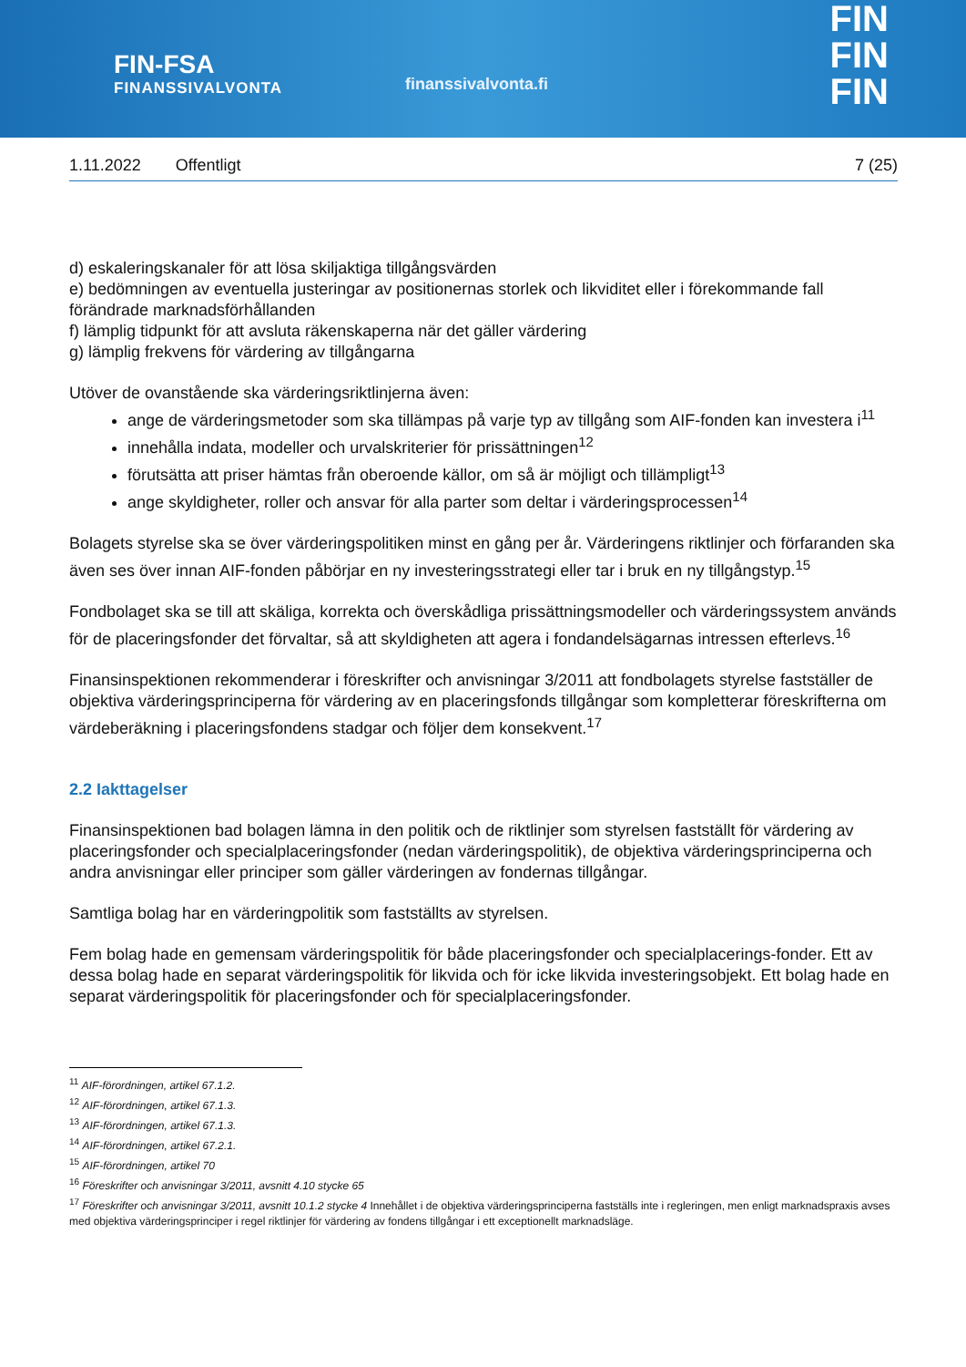FIN-FSA
FINANSSIVALVONTA
finanssivalvonta.fi
FIN
FIN
FIN
1.11.2022 Offentligt 7 (25)
d) eskaleringskanaler för att lösa skiljaktiga tillgångsvärden
e) bedömningen av eventuella justeringar av positionernas storlek och likviditet eller i förekommande fall förändrade marknadsförhållanden
f) lämplig tidpunkt för att avsluta räkenskaperna när det gäller värdering
g) lämplig frekvens för värdering av tillgångarna
Utöver de ovanstående ska värderingsriktlinjerna även:
ange de värderingsmetoder som ska tillämpas på varje typ av tillgång som AIF-fonden kan investera i<sup>11</sup>
innehålla indata, modeller och urvalskriterier för prissättningen<sup>12</sup>
förutsätta att priser hämtas från oberoende källor, om så är möjligt och tillämpligt<sup>13</sup>
ange skyldigheter, roller och ansvar för alla parter som deltar i värderingsprocessen<sup>14</sup>
Bolagets styrelse ska se över värderingspolitiken minst en gång per år. Värderingens riktlinjer och förfaranden ska även ses över innan AIF-fonden påbörjar en ny investeringsstrategi eller tar i bruk en ny tillgångstyp.<sup>15</sup>
Fondbolaget ska se till att skäliga, korrekta och överskådliga prissättningsmodeller och värderingssystem används för de placeringsfonder det förvaltar, så att skyldigheten att agera i fondandelsägarnas intressen efterlevs.<sup>16</sup>
Finansinspektionen rekommenderar i föreskrifter och anvisningar 3/2011 att fondbolagets styrelse fastställer de objektiva värderingsprinciperna för värdering av en placeringsfonds tillgångar som kompletterar föreskrifterna om värdeberäkning i placeringsfondens stadgar och följer dem konsekvent.<sup>17</sup>
2.2 Iakttagelser
Finansinspektionen bad bolagen lämna in den politik och de riktlinjer som styrelsen fastställt för värdering av placeringsfonder och specialplaceringsfonder (nedan värderingspolitik), de objektiva värderingsprinciperna och andra anvisningar eller principer som gäller värderingen av fondernas tillgångar.
Samtliga bolag har en värderingpolitik som fastställts av styrelsen.
Fem bolag hade en gemensam värderingspolitik för både placeringsfonder och specialplacerings-fonder. Ett av dessa bolag hade en separat värderingspolitik för likvida och för icke likvida investeringsobjekt. Ett bolag hade en separat värderingspolitik för placeringsfonder och för specialplaceringsfonder.
<sup>11</sup> AIF-förordningen, artikel 67.1.2.
<sup>12</sup> AIF-förordningen, artikel 67.1.3.
<sup>13</sup> AIF-förordningen, artikel 67.1.3.
<sup>14</sup> AIF-förordningen, artikel 67.2.1.
<sup>15</sup> AIF-förordningen, artikel 70
<sup>16</sup> Föreskrifter och anvisningar 3/2011, avsnitt 4.10 stycke 65
<sup>17</sup> Föreskrifter och anvisningar 3/2011, avsnitt 10.1.2 stycke 4 Innehållet i de objektiva värderingsprinciperna fastställs inte i regleringen, men enligt marknadspraxis avses med objektiva värderingsprinciper i regel riktlinjer för värdering av fondens tillgångar i ett exceptionellt marknadsläge.